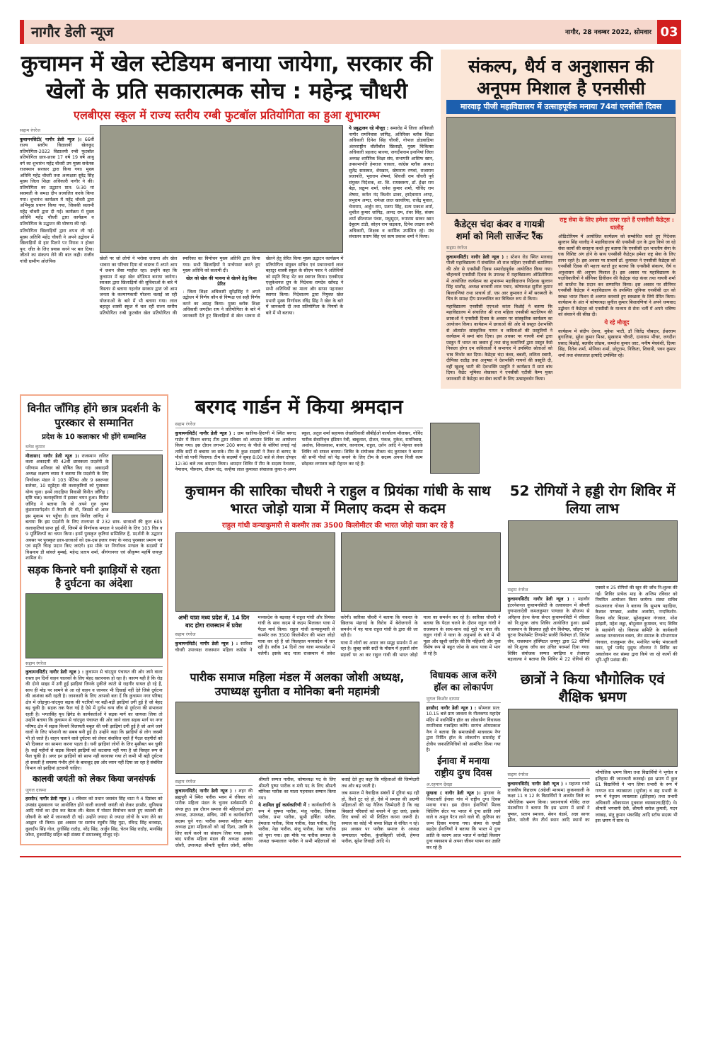नागौर डेली न्यूज
नागौर, 28 नवम्बर 2022, सोमवार
03
कुचामन में खेल स्टेडियम बनाया जायेगा, सरकार की खेलों के प्रति सकारात्मक सोच : महेन्द्र चौधरी
एलबीएस स्कूल में राज्य स्तरीय रग्बी फुटबॉल प्रतियोगिता का हुआ शुभारम्भ
सद्दाम रंगरेज
कुचामनसिटी( नागौर डेली न्यूज )। 66वीं राज्य स्तरीय विद्यालयी खेलकूद प्रतियोगिता-2022 विद्यालयी रग्बी फुटबॉल प्रतियोगिता छात्र-छात्रा 17 वर्ष 19 वर्ष आयु वर्ग का शुभारंभ महेंद्र चौधरी उप मुख्य सचेतक राजस्थान सरकार द्वारा किया गया। मुख्य अतिथि महेंद्र चौधरी तथा अध्यक्षता सुरेंद्र सिंह मुख्य जिला शिक्षा अधिकारी नागौर ने की। प्रतियोगिता का उद्घाटन प्रात: 9:30 मां सरस्वती के समक्ष दीप प्रज्वलित करके किया गया। शुभारंभ कार्यक्रम में महेंद्र चौधरी द्वारा अभिमुख प्रयाण किया गया, जिसकी सलामी महेंद्र चौधरी द्वारा दी गई। कार्यक्रम में मुख्य अतिथि महेंद्र चौधरी द्वारा कार्यक्रम व प्रतियोगिता के उद्घाटन की घोषणा की गई।
प्रतियोगिता खिलाड़ियों द्वारा शपथ ली गई। मुख्य अतिथि महेंद्र चौधरी ने अपने उद्बोधन में खिलाड़ियों से हार मिलने पर निराश न होकर पुन: जीत के लिए प्रयास करने पर बल दिया। जीतने का संकल्प लेने की बात कही। राजीव गांधी ग्रामीण ओलंपिक
खेलों पर जो लोगो ने भरोसा जताया और खेल भावना का परिचय दिया वो वास्तव में अपने आप में जशन जैसा माहौल रहा। उन्होंने कहा कि कुचामन में बड़ा खेल स्टेडियम बनाया जायेगा। सरकार द्वारा खिलाड़ियों की सुविधाओं के बारे में विस्तार से बताया गहलोत सरकार द्वारा जो आम जनता के कल्याणकारी योजना चलाई जा रही योजनाओं के बारे में भी बताया गया। लाल बहादुर शास्त्री स्कूल में चल रही राज्य स्तरीय प्रतियोगिता रग्बी फुटबॉल खेल प्रतियोगिता की स्मारिका का विमोचन मुख्य अतिथि द्वारा किया गया। सभी खिलाड़ियों ने मार्चपास्ट करते हुए मुख्य अतिथि को सलामी दी।
खेल को खेल की भावना से खेलने हेतु किया प्रेरित
: जिला शिक्षा अधिकारी सुरेंद्रसिंह ने अपने उद्बोधन में निर्णय कौन से निष्पक्ष एवं सही निर्णय करने का आग्रह किया। मुख्य ब्लॉक शिक्षा अधिकारी जगदीश राय ने प्रतियोगिता के बारे में जानकारी देते हुए खिलाड़ियों से खेल भावना से खेलने हेतु प्रेरित किया मुख्य उद्घाटन कार्यक्रम में प्रतियोगिता संयुक्त सचिव एवं प्रधानाचार्य लाल बहादुर शास्त्री स्कूल के सीएम पवार ने अतिथियों को स्मृति चिन्ह भेंट कर स्वागत किया। एलबीएस एजुकेशनल ग्रुप के निदेशक रामदेव खोंचड़ ने सभी अतिथियों का माला और साफा पहनाकर स्वागत किया। निदेशालय द्वारा नियुक्त खेल प्रभारी मुख्य निर्णायक रविंद्र सिंह ने खेल के बारे में जानकारी दी तथा प्रतियोगिता के नियमों के बारे में भी बताया।
ये प्रबुद्धजन रहे मौजूद : समारोह में जिला अधिकारी नागौर रामनिवास जांगिड़, अतिरिक्त ब्लॉक शिक्षा अधिकारी दिनेश सिंह चौधरी, गोपाल डोडवाडिया अंतरराष्ट्रीय वॉलीबॉल खिलाड़ी, मुख्य चिकित्सा अधिकारी प्रहलाद बाज्या, जगदीशराम इनानियां जिला अध्यक्ष शारीरिक शिक्षा संघ, सभापति आसिफ खान, उपसभापति हेमराज चावला, कांग्रेस ब्लॉक अध्यक्ष सुतेंद्र सारस्वत, शेरखान, खेमाराम रणवां, राजाराम प्रजापति, भूराराम शेषमां, शिवजी राम चौधरी पूर्व संयुक्त निदेशक, शा. शि. रामस्वरूप, डॉ. ईश्वर राम बेड़ा, प्रद्युम्न शर्मा, धनेश कुमार शर्मा, गोविंद राम शेषमा, कर्नल नंद किशोर ढाका, हरदेवाराम अण्दा, प्रभुराम अण्दा, रामेश्वर लाल खाचरिया, राजेंद्र मुवाल, चेनाराम, अर्जुन राम, प्रताप सिंह, सत्य प्रकाश शर्मा, शुशील कुमार जांगिड़, आनद राम, तंवर सिंह, संजय शर्मा छीतरमल पंवार, मधुसूदन, रुपाराम सरवर खान देबूराम टांडी, सोहन राम जड़वता, दिनेश लाडना सभी अधिकारी, शिक्षक व कार्मिक उपस्थित रहे। मंच संचालन प्रताप सिंह एवं सत्य प्रकाश शर्मा ने किया।
संकल्प, धैर्य व अनुशासन की अनूपम मिशाल है एनसीसी
मारवाड़ पीजी महाविद्यालय में उत्साहपूर्वक मनाया 74वां एनसीसी दिवस
कैडेट्स चंदा कंवर व गायत्री शर्मा को मिली सार्जेन्ट रैंक
सद्दाम रंगरेज
कुचामनसिटी( नागौर डेली न्यूज ) : स्टेशन रोड स्थित मारवाड़ पीजी महाविद्यालय में संचालित श्री राज महिला एनसीसी बटालियन की ओर से एनसीसी दिवस समारोहपूर्वक आयोजित किया गया। चौहत्तरवें एनसीसी दिवस के उपलक्ष में महाविद्यालय ऑडिटोरियम में आयोजित कार्यक्रम का शुभारम्भ महाविद्यालय निदेशक सुल्तान सिंह थालौड़, अध्यक्ष बनवारी लाल पचार, कोषाध्यक्ष सुनील कुमार बिजारणियां तथा प्राचार्य डॉ. एस आर कुमावत ने माँ सरस्वती के चित्र के समक्ष दीप प्रज्ज्वलित कर विधिवत रूप से किया।
महाविद्यालय एनसीसी एएनओ कांता विश्नोई ने बताया कि महाविद्यालय में संचालित श्री राज महिला एनसीसी बटालियन की छात्राओं ने एनसीसी दिवस के अवसर पर सांस्कृतिक कार्यक्रम का आयोजन किया। कार्यक्रम में छात्राओं की ओर से प्रस्तुत देशभक्ति से ओतप्रोत सांस्कृतिक गायन व कविताओं की प्रस्तुतियों ने कार्यक्रम में समां बांध दिया। इस अवसर पर गायत्री शर्मा द्वारा प्रस्तुत मैं भारत का जवान हूँ तथा संजू रुलानियाँ द्वारा प्रस्तुत कैसे निकला होगा दम कविताओं ने सभागार में उपस्थित श्रोताओं को भाव विभोर कर दिया। कैडेट्स चंदा कंवर, बबली, ललिता स्वामी, दीपिका राठौड़ तथा अनुष्का ने देशभक्ति गायनों की प्रस्तुति दी, वहीं खुशबू भाटी की देशभक्ति प्रस्तुति ने कार्यक्रम में समां बांध दिया। कैडेट भूमिका शेखावत ने एनसीसी एटीसी कैम्प युक्त जानकारी से कैडेट्स का सेवा कार्यों के लिए उत्साहवर्धन किया।
राष्ट्र सेवा के लिए हमेशा तत्पर रहते हैं एनसीसी कैडेट्स : थालौड़
ऑडिटोरियम में आयोजित कार्यक्रम को सम्बोधित करते हुए निदेशक सुल्तान सिंह थालौड़ ने महाविद्यालय की एनसीसी दल के द्वारा किये जा रहे सेवा कार्यों की सराहना करते हुए बताया कि एनसीसी दल भारतीय सेना के एक विशिष्ट अंग होने के साथ एनसीसी कैडेट्स हमेशा राष्ट्र सेवा के लिए तत्पर रहते है। इस अवसर पर प्राचार्य डॉ. कुमावत ने एनसीसी कैडेट्स को एनसीसी दिवस की महत्ता बताते हुए बताया कि एनसीसी संकल्प, धैर्य व अनुशासन की अनूपम मिशाल है। इस अवसर पर महाविद्यालय के पदाधिकारियों ने सीनियर डिवीजन की कैडेट्स चंदा कंवर तथा गायत्री शर्मा को सार्जेन्ट रैंक प्रदान कर सम्मानित किया। इस अवसर पर सीनियर एनसीसी कैडेट्स ने महाविद्यालय के उपस्थित जुनियर एनसीसी दल को स्वच्छ भारत मिशन से अवगत करवाते हुए स्वच्छता के लिये प्रेरित किया। कार्यक्रम के अंत में कोषाध्यक्ष सुनील कुमार बिजारणियां ने अपने धन्यवाद उद्बोधन में कैडेट्स को एनसीसी के माध्यम से सेना भर्ती में अपने भविष्य को संवारने की सीख दी।
ये रहे मौजूद
कार्यक्रम में संदीप देवना, मुकेश भाटी, डॉ जितेंद्र चौबदार, ईश्वरराम बुगालिया, सुरेश कुमार मिश्रा, सुखाराम चौधरी, दानाराम भींचर, जगदीश प्रसाद बिश्नोई, बलवीर लोछब, कमलेश कुमार जाट, मनीष मेघवंशी, दिव्या सिंह, नितेश शर्मा, मोनिका शर्मा, छोटूराम, निकिता, शिवानी, पवन कुमार शर्मा तथा शंकरलाल इत्यादि उपस्थित रहे।
विनीत जाँगिड़ होंगे छात्र प्रदर्शनी के पुरस्कार से सम्मानित
प्रदेश के 10 कलाकार भी होंगे सम्मानित
धनेश कुमार
मौलासर( नागौर डेली न्यूज )। राजस्थान ललित कला अकादमी की 42वीं छात्रकला प्रदर्शनी के परिणाम शनिवार को घोषित किए गए। अकादमी अध्यक्ष लक्ष्मण व्यास ने बताया कि प्रदर्शनी के लिए निर्णायक मंडल ने 103 पेंटिंग्स और 9 स्कल्प्चर सलेक्ट, 10 स्टूडेंट्स की कलाकृतियों को पुरस्कार योग्य चुना। इनमें लादड़िया निवासी विनीत जाँगिड़ ( सृष्टि चक्र) कलाकृतियां में इसका चयन हुआ। विनीत जाँगिड़ ने बताया कि वो अपने गुरु कृष्ण कुंडारामार्गदर्शन में तैयारी की थी, जिससे वो आज इस मुकाम पर पहुँचा है। छात्र विनीत जांगिड़ ने बताया कि इस प्रदर्शनी के लिए राज्यभर से 232 छात्र- छात्राओं की कुल 605 कलाकृतियां प्राप्त हुई थीं, जिनमें से निर्णायक मण्डल ने प्रदर्शनी के लिए 103 चित्र व 9 मूर्तिशिल्पों का चयन किया। इनमें पुरस्कृत कृतियां सम्मिलित हैं, प्रदर्शनी के उद्घाटन अवसर पर पुरस्कृत छात्र-छात्राओं को दस-दस हजार रुपए के नकद पुरस्कार प्रमाण पत्र एवं स्मृति चिन्ह प्रदान किए जाएंगे। इस मौके पर निर्णायक मण्डल के सदस्यों में विश्वनाथ डी सांवले मुम्बई, महेन्द्र प्रताप शर्मा, श्रीगंगानगर एवं श्रीकृष्ण महर्षि जयपुर शामिल थे।
सड़क किनारे घनी झाड़ियों से रहता है दुर्घटना का अंदेशा
सद्दाम रंगरेज
कुचामनसिटी( नागौर डेली न्यूज ) : कुचामन से चांदपुरा पंचायत की ओर जाने वाला रास्ता इन दिनों वाहन चालकों के लिए बेहद खतरनाक हो रहा है। कारण यही है कि रोड़ की दोनो साइड में उगी हुई झाड़ियां जिनके नुकीले कांटो से राहगीर घायल हो रहे हैं, साथ ही मोड़ पर सामने से आ रहे वाहन व जानवर भी दिखाई नहीं देते जिसे दुर्घटना की आशंका बनी रहती है। जानकारी के लिए आपको बता दें कि कुचामन नगर परिषद क्षेत्र में जोड़पुरा-चांदपुरा सड़क की पटरियों पर बड़ी-बड़ी झाड़ियां उगी हुई है जो बेहद बढ़ चुकी है। सड़क तक फैल गई है ऐसे में दुर्लभ वन्य जीव से दुर्घटना की संभावना रहती है। भगतसिंह यूथ ब्रिगेड के कार्यकर्ताओं ने सड़क मार्ग का जायजा लिया तो उन्होंने बताया कि कुचामन से चांदपुरा पंचायत की ओर जाने वाला सड़क मार्ग पर नगर परिषद क्षेत्र में सड़क किनारे विलायती बबूल की घनी झाड़ियां उगी हुई है जो आने जाने वालों के लिए परेशानी का सबब बनी हुई है। उन्होंने कहा कि झाड़ियों से लोग जख्मी भी हो जाते हैं। वाहन चलाने वाले दुर्घटना को लेकर संशकित रहते हैं पैदल राहगीरों को भी दिक्कत का सामना करना पड़ता है। घनी झाड़ियां लोगों के लिए मुसीबत बन चुकी है। कई महीनों से सड़क किनारे झाड़ियों को कटवाया नहीं गया है जो विस्तृत रूप से फैल चुकी है। अगर इन झाड़ियों को साफ नहीं करवाया गया तो कभी भी बड़ी दुर्घटना हो सकती है समस्या गंभीर होने के बावजूद इस ओर ध्यान नहीं दिया जा रहा है संबंधित विभाग को झाड़ियां हटवानी चाहिए।
कालवी जयंती को लेकर किया जनसंपर्क
जुगल दायमा
हरसौर( नागौर डेली न्यूज ) : रविवार को प्रधान जसवंत सिंह थाटा ने 4 दिसंबर को उपखंड मुख्यालय पर आयोजित होने वाली कालवी जयंती को लेकर हरसौर, लुनियास आदि गांवों का दौरा कर बैठक ली। बैठक में पोस्टर विमोचन करते हुए कालवी की जीवनी के बारे में जानकारी दी गई। उन्होंने ज्यादा से ज्यादा लोगों के भाग लेने का आह्वान भी किया। इस अवसर पर सरपंच रघुवीर सिंह गुढ़ा, रविन्द्र सिंह बनवाड़ा, कुलदीप सिंह गोल, दुर्गासिंह राठौड़, नरेंद्र सिंह, अर्जुन सिंह, चेतन सिंह राठौड़, मानसिंह जोधा, हुकमसिंह सहित बड़ी संख्या में समाजबंधु मौजूद रहे।
बरगद गार्डन में किया श्रमदान
सद्दाम रंगरेज
कुचामनसिटी( नागौर डेली न्यूज ) : ग्राम खारिया-हिराणी में स्थित बरगद गार्डन में मिशन बरगद टीम द्वारा रविवार को श्रमदान शिविर का आयोजन किया गया। इस दौरान लगभग 200 बरगद के पौधों के बोरियां लगाई गई ताकि सर्दी से बचाया जा सके। टीम के कुछ सदस्यों ने टैंकर से बरगद के पौधों को पानी पिलाया। टीम के सदस्यों ने सुबह 8:00 बजे से लेकर दोपहर 12:30 बजे तक श्रमदान किया। श्रमदान शिविर में टीम के सदस्य नेताराम, नेमाराम, पीरुराम, टीकम चंद, कन्हैया लाल कुमावत संचालक कुचा-ए-अमन स्कूल, अतुल शर्मा सहायक लेखाधिकारी सीबीईओ कार्यालय मौलासर, गोविंद पारीक सेवानिवृत्त इंडियन नेवी, बाबूलाल, दौलत, पंकज, मुकेश, रामनिवास, अशोक, शिवप्रकाश, बजरंग, कानाराम, राहुल, दर्शन आदि ने मेहनत करके शिविर को सफल बनाया। शिविर के संयोजक टीकम चंद कुमावत ने बताया की सभी पौधों को पेड़ बनाने के लिए टीम के सदस्य अपना निजी काम छोड़कर लगातार कड़ी मेहनत कर रहे हैं।
कुचामन की सारिका चौधरी ने राहुल व प्रियंका गांधी के साथ भारत जोड़ो यात्रा में मिलाए कदम से कदम
राहुल गांधी कन्याकुमारी से कश्मीर तक 3500 किलोमीटर की भारत जोड़ो यात्रा कर रहे हैं
अभी यात्रा मध्य प्रदेश में, 14 दिन बाद होगा राजस्थान में प्रवेश
सद्दाम रंगरेज
कुचामनसिटी( नागौर डेली न्यूज ) : सारिका चौधरी उपाध्यक्ष राजस्थान महिला कांग्रेस ने मध्यप्रदेश के बड़वाह में राहुल गांधी और प्रियंका गांधी के साथ कदम से कदम मिलाकर यात्रा में पैदल मार्च किया। राहुल गांधी कन्याकुमारी से कश्मीर तक 3500 किलोमीटर की भारत जोड़ो यात्रा कर रहे हैं जो फ़िलहाल मध्यप्रदेश में चल रही है। करीब 14 दिनों तक यात्रा मध्यप्रदेश में चलेगी। इसके बाद यात्रा राजस्थान में प्रवेश करेगी। सारिका चौधरी ने बताया कि नफ़रत के खिलाफ मंहगाई के विरोध में बेरोजगारों के समर्थन में यह यात्रा राहुल गांधी के द्वारा की जा रही है।
यात्रा में लोगों का अपार जन समूह समर्थन में आ रहा है। सुबह सवेरे सर्दी के मौसम में हज़ारों लोग सड़कों पर आ कर राहुल गांधी की भारत जोड़ो यात्रा का समर्थन कर रहे है। सारिका चौधरी ने बताया कि पैदल चलने के दौरान राहुल गांधी ने राजस्थान के साथ-साथ कई मुद्दो पर बात की। राहुल गांधी ने यात्रा के अनुभवों के बारे में भी पूछा और खुशी ज़ाहिर की कि महिलाएँ और युवा विशेष रूप से बहुत जोश के साथ यात्रा में भाग ले रहे है।
52 रोगियों ने हड्डी रोग शिविर में लिया लाभ
सद्दाम रंगरेज
कुचामनसिटी( नागौर डेली न्यूज ) : महावीर इंटरनेशनल कुचामनसिटी के तत्वावधान में श्रीमती गुणमालादेवी कमलकुमार पाण्ड्या के सौजन्य से अरिहन्त हेल्थ केयर सेन्टर कुचामनसिटी में रविवार को नि:शुल्क जांच शिविर आयोजित हुआ। इसमें राजस्थान के विख्यात हड्डी रोग विशेषज्ञ, जॉइन्ट एवं घुटना रिपलेस्मेंट लिगामेंट सर्जरी विशेषज्ञ डॉ. जितेश जैन, राजस्थान हॉस्पिटल जयपुर द्वारा 52 रोगियों को नि:शुल्क जाँच कर उचित परामर्श दिया गया। शिविर संयोजक सम्पत बगड़िया व तेजपाल बड़जात्या ने बताया कि शिविर में 22 रोगियों की एक्सरे व 25 रोगियों की खून की जाँच नि:शुल्क की गई। शिविर प्रत्येक माह के अन्तिम रविवार को नियमित आयोजन किया जायेगा। संस्था सचिव रामअवतार गोयल ने बताया कि सुभाष पहाड़िया, कैलाश पाण्ड्या, अशोक अजमेरा, नन्दकिशोर-विजय कौर बिडसर, सुरेशकुमार गंगवाल, नरेश झांझरी, महेश लड्ढा, बोदूलाल कुमावत, चन्द शिविर के सहयोगी रहे। विकास समिति के कार्यकारी अध्यक्ष नटवरलाल वक्ता, जैन समाज के सौभागमल गंगवाल, राजकुमार जैन, मनोनित पार्षद भंवरअली खान, पूर्व पार्षद युसुफ लीलगर ने शिविर का अवलोकन कर संस्था द्वारा किये जा रहे कार्यो की भूरि-भूरि प्रशंसा की।
पारीक समाज महिला मंडल में अलका जोशी अध्यक्ष, उपाध्यक्ष सुनीता व मोनिका बनी महामंत्री
सद्दाम रंगरेज
कुचामनसिटी( नागौर डेली न्यूज ) : शहर की ब्रह्मपुरी में स्थित पारीक भवन में रविवार को पारीक महिला मंडल के चुनाव सर्वसम्मति से संपन्न हुए। इस दौरान समाज की महिलाओं द्वारा अध्यक्ष, उपाध्यक्ष, सचिव, मंत्री व कार्यकारिणी सदस्य चुने गए। पारीक समाज महिला मंडल अध्यक्ष द्वारा महिलाओं को नई दिशा, उन्नति के लिए कार्य करने का संकल्प लिया गया। इसके बाद पारीक महिला मंडल की अध्यक्ष अलका जोशी, उपाध्यक्ष श्रीमती सुनीता जोशी, सचिव श्रीमती सम्पत पारीक, कोषाध्यक्ष पद के लिए श्रीमती पुष्पा पारीक व मंत्री पद के लिए श्रीमती मोनिका पारीक का माला पहनाकर सम्मान किया गया।
ये शामिल हुई कार्यकारिणी में : कार्यकारिणी के रूप में सुषमा पारीक, मंजू पारीक, प्रियंका पारीक, प्रभा पारीक, सुश्री हर्षिता पारीक, हेमलता पारीक, चित्रा पारीक, रेखा पारीक, रितु पारीक, नेहा पारीक, संजू पारीक, रेखा पारीक को चुना गया। इस मौके पर पारीक समाज के अध्यक्ष चम्पालाल पारीक ने सभी महिलाओं को बधाई देते हुए कहा कि महिलाओं की जिम्मेदारी तब और बढ़ जाती है।
जब समाज में वैवाहिक संबंधों में दूरियां बढ़ रही हो, रिश्ते टूट रहे हो, ऐसे में समाज की अग्रणी महिलाओं की यह नैतिक जिम्मेदारी है कि वह बिखरते परिवारों को बचाने में जुट जाएं, इसके लिए बच्चों को भी शिक्षित करना जरूरी है। समाज का कोई भी बच्चा शिक्षा से वंचित न रहे। इस अवसर पर पारीक समाज के अध्यक्ष चम्पालाल पारीक, कुंजबिहारी जोशी, हेमन्त पारीक, सुरेश तिवाड़ी आदि थे।
विधायक आज करेंगे हॉल का लोकार्पण
जुगल किशोर दायमा
हरसौर( नागौर डेली न्यूज ) : सोमवार प्रात: 10.15 बजे ग्राम जावला के नीलकण्ठ महादेव मंदिर में नवनिर्मित हॉल का लोकार्पण विधायक रामनिवास गावड़िया करेंगे। सरपंच ओमप्रकाश नैण ने बताया कि समाजसेवी माधवराम नैण द्वारा निर्मित हॉल के लोकार्पण समारोह में क्षेत्रीय जनप्रतिनिधियों को आमंत्रित किया गया है।
ईनावा में मनाया राष्ट्रीय दुग्ध दिवस
अ.रहमान देवड़ा
मूण्डवा ( नागौर डेली न्यूज )। मुण्डवा के निकटवर्ती ईनावा गांव में राष्ट्रीय दुग्ध दिवस मनाया गया। इस दौरान ईनाणियाँ मिल्क चिल्लिंग सेंटर पर भारत में दुग्ध क्रांति लाने वाले व अमूल पैटन लाने वाले वी. कुरियन का जन्म दिवस मनाया गया। संस्था के एमडी सहदेव ईनाणियाँ ने बताया कि भारत में दुग्ध क्रांति के कारण आज भारत में करोड़ों किसान दुग्ध व्यवसाय से अपना जीवन यापन कर उन्नति कर रहे हैं।
छात्रों ने किया भौगोलिक एवं शैक्षिक भ्रमण
सद्दाम रंगरेज
कुचामनसिटी( नागौर डेली न्यूज ) : महात्मा गांधी राजकीय विद्यालय (अंग्रेजी माध्यम) कुकनवाली के कक्षा 11 व 12 के विद्यार्थियों ने अजमेर जिले का भौगोलिक भ्रमण किया। प्रधानाचार्य गोविंद लाल मंडावरिया ने बताया कि इस भ्रमण में छात्रों ने पुष्कर, प्रताप स्मारक, सेवन वंडर्स, अन्ना सागर झील, नारेली जैन तीर्थ स्थान आदि स्थानों का भौगोलिक भ्रमण किया तथा विद्यार्थियों ने भूगोल व इतिहास की जानकारी करवाई। इस भ्रमण में कुल 61 विद्यार्थियों ने भाग लिया प्रभारी के रूप में गणपत राम व्याख्याता (भूगोल) व सह प्रभारी के रूप में नेतुराम व्याख्याता (इतिहास) तथा प्रभारी अधिकारी ओंकारमल दूधवाल व्याख्याता(हिंदी) थे। श्रीमती भगवानी देवी, श्रीमती सरोज कुमारी, मदन जाखड़, संतु कुमार भंवरसिंह आदि स्टॉफ सदस्य भी इस भ्रमण में साथ थे।